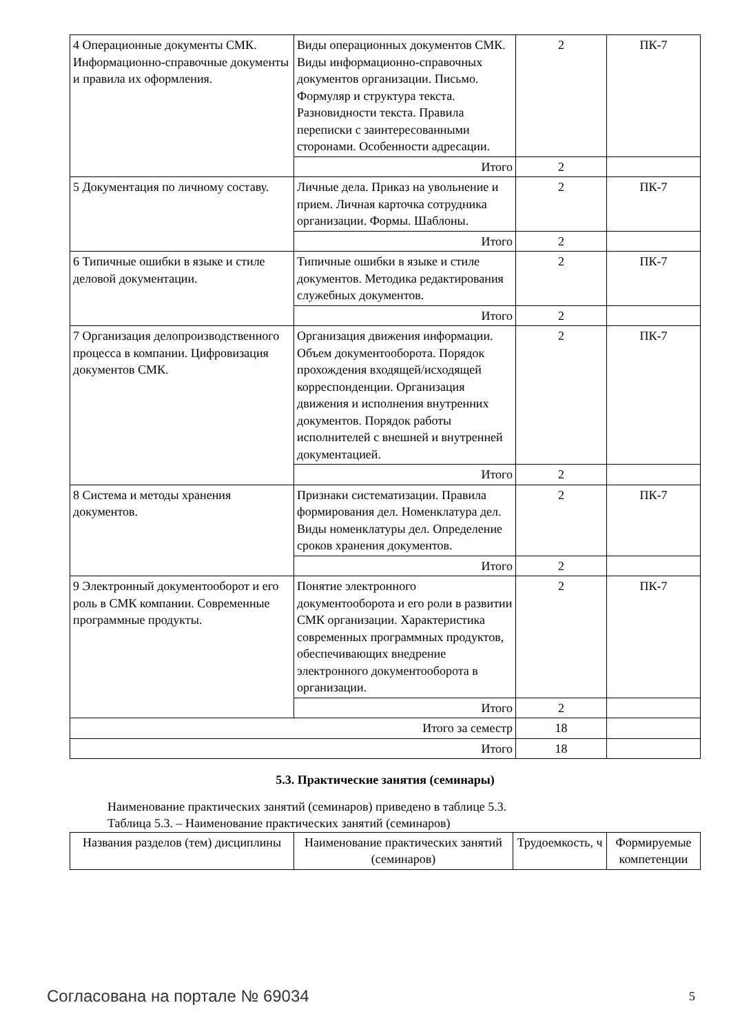| 4 Операционные документы СМК. Информационно-справочные документы и правила их оформления. | Виды операционных документов СМК. Виды информационно-справочных документов организации. Письмо. Формуляр и структура текста. Разновидности текста. Правила переписки с заинтересованными сторонами. Особенности адресации. | 2 | ПК-7 |
| | Итого | 2 | |
| 5 Документация по личному составу. | Личные дела. Приказ на увольнение и прием. Личная карточка сотрудника организации. Формы. Шаблоны. | 2 | ПК-7 |
| | Итого | 2 | |
| 6 Типичные ошибки в языке и стиле деловой документации. | Типичные ошибки в языке и стиле документов. Методика редактирования служебных документов. | 2 | ПК-7 |
| | Итого | 2 | |
| 7 Организация делопроизводственного процесса в компании. Цифровизация документов СМК. | Организация движения информации. Объем документооборота. Порядок прохождения входящей/исходящей корреспонденции. Организация движения и исполнения внутренних документов. Порядок работы исполнителей с внешней и внутренней документацией. | 2 | ПК-7 |
| | Итого | 2 | |
| 8 Система и методы хранения документов. | Признаки систематизации. Правила формирования дел. Номенклатура дел. Виды номенклатуры дел. Определение сроков хранения документов. | 2 | ПК-7 |
| | Итого | 2 | |
| 9 Электронный документооборот и его роль в СМК компании. Современные программные продукты. | Понятие электронного документооборота и его роли в развитии СМК организации. Характеристика современных программных продуктов, обеспечивающих внедрение электронного документооборота в организации. | 2 | ПК-7 |
| | Итого | 2 | |
| Итого за семестр | | 18 | |
| Итого | | 18 | |
5.3. Практические занятия (семинары)
Наименование практических занятий (семинаров) приведено в таблице 5.3.
Таблица 5.3. – Наименование практических занятий (семинаров)
| Названия разделов (тем) дисциплины | Наименование практических занятий (семинаров) | Трудоемкость, ч | Формируемые компетенции |
| --- | --- | --- | --- |
Согласована на портале № 69034 5